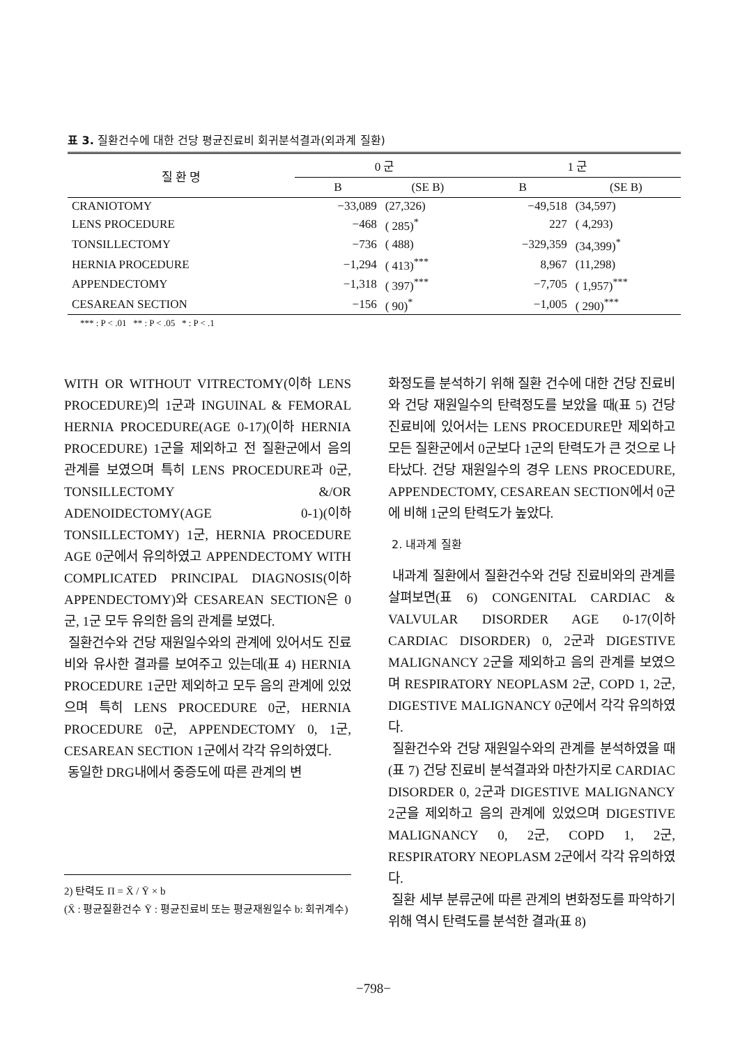표 3. 질환건수에 대한 건당 평균진료비 회귀분석결과(외과계 질환)
| 질 환 명 | 0 군 | | 1 군 | |
| --- | --- | --- | --- | --- |
| | B | (SE B) | B | (SE B) |
| CRANIOTOMY | −33,089 | (27,326) | −49,518 | (34,597) |
| LENS PROCEDURE | −468 | ( 285)<sup>*</sup> | 227 | ( 4,293) |
| TONSILLECTOMY | −736 | ( 488) | −329,359 | (34,399)<sup>*</sup> |
| HERNIA PROCEDURE | −1,294 | ( 413)<sup>***</sup> | 8,967 | (11,298) |
| APPENDECTOMY | −1,318 | ( 397)<sup>***</sup> | −7,705 | ( 1,957)<sup>***</sup> |
| CESAREAN SECTION | −156 | ( 90)<sup>*</sup> | −1,005 | ( 290)<sup>***</sup> |
*** : P < .01 ** : P < .05 * : P < .1
WITH OR WITHOUT VITRECTOMY(이하 LENS PROCEDURE)의 1군과 INGUINAL & FEMORAL HERNIA PROCEDURE(AGE 0-17)(이하 HERNIA PROCEDURE) 1군을 제외하고 전 질환군에서 음의 관계를 보였으며 특히 LENS PROCEDURE과 0군, TONSILLECTOMY &/OR ADENOIDECTOMY(AGE 0-1)(이하 TONSILLECTOMY) 1군, HERNIA PROCEDURE AGE 0군에서 유의하였고 APPENDECTOMY WITH COMPLICATED PRINCIPAL DIAGNOSIS(이하 APPENDECTOMY)와 CESAREAN SECTION은 0군, 1군 모두 유의한 음의 관계를 보였다.
질환건수와 건당 재원일수와의 관계에 있어서도 진료비와 유사한 결과를 보여주고 있는데(표 4) HERNIA PROCEDURE 1군만 제외하고 모두 음의 관계에 있었으며 특히 LENS PROCEDURE 0군, HERNIA PROCEDURE 0군, APPENDECTOMY 0, 1군, CESAREAN SECTION 1군에서 각각 유의하였다.
동일한 DRG내에서 중증도에 따른 관계의 변
화정도를 분석하기 위해 질환 건수에 대한 건당 진료비와 건당 재원일수의 탄력정도를 보았을 때(표 5) 건당 진료비에 있어서는 LENS PROCEDURE만 제외하고 모든 질환군에서 0군보다 1군의 탄력도가 큰 것으로 나타났다. 건당 재원일수의 경우 LENS PROCEDURE, APPENDECTOMY, CESAREAN SECTION에서 0군에 비해 1군의 탄력도가 높았다.
2. 내과계 질환
내과계 질환에서 질환건수와 건당 진료비와의 관계를 살펴보면(표 6) CONGENITAL CARDIAC & VALVULAR DISORDER AGE 0-17(이하 CARDIAC DISORDER) 0, 2군과 DIGESTIVE MALIGNANCY 2군을 제외하고 음의 관계를 보였으며 RESPIRATORY NEOPLASM 2군, COPD 1, 2군, DIGESTIVE MALIGNANCY 0군에서 각각 유의하였다.
질환건수와 건당 재원일수와의 관계를 분석하였을 때(표 7) 건당 진료비 분석결과와 마찬가지로 CARDIAC DISORDER 0, 2군과 DIGESTIVE MALIGNANCY 2군을 제외하고 음의 관계에 있었으며 DIGESTIVE MALIGNANCY 0, 2군, COPD 1, 2군, RESPIRATORY NEOPLASM 2군에서 각각 유의하였다.
질환 세부 분류군에 따른 관계의 변화정도를 파악하기 위해 역시 탄력도를 분석한 결과(표 8)
2) 탄력도 Π = X̄ / Ȳ × b
(X̄ : 평균질환건수 Ȳ : 평균진료비 또는 평균재원일수 b: 회귀계수)
−798−